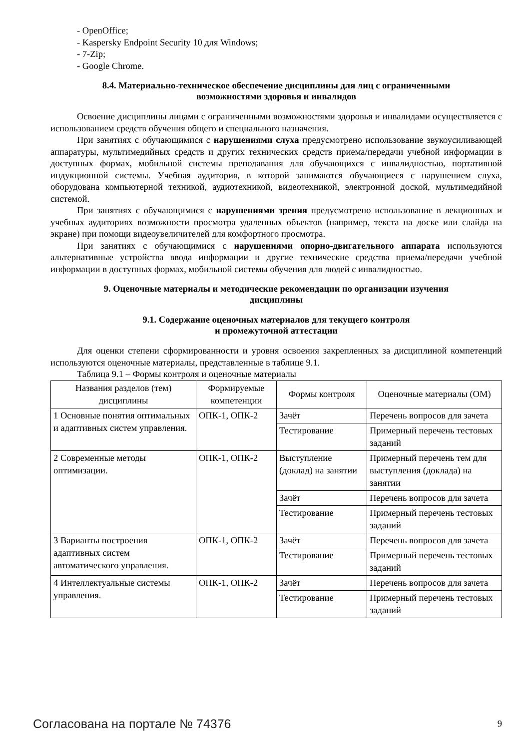- OpenOffice;
- Kaspersky Endpoint Security 10 для Windows;
- 7-Zip;
- Google Chrome.
8.4. Материально-техническое обеспечение дисциплины для лиц с ограниченными
возможностями здоровья и инвалидов
Освоение дисциплины лицами с ограниченными возможностями здоровья и инвалидами осуществляется с использованием средств обучения общего и специального назначения.
При занятиях с обучающимися с нарушениями слуха предусмотрено использование звукоусиливающей аппаратуры, мультимедийных средств и других технических средств приема/передачи учебной информации в доступных формах, мобильной системы преподавания для обучающихся с инвалидностью, портативной индукционной системы. Учебная аудитория, в которой занимаются обучающиеся с нарушением слуха, оборудована компьютерной техникой, аудиотехникой, видеотехникой, электронной доской, мультимедийной системой.
При занятиях с обучающимися с нарушениями зрения предусмотрено использование в лекционных и учебных аудиториях возможности просмотра удаленных объектов (например, текста на доске или слайда на экране) при помощи видеоувеличителей для комфортного просмотра.
При занятиях с обучающимися с нарушениями опорно-двигательного аппарата используются альтернативные устройства ввода информации и другие технические средства приема/передачи учебной информации в доступных формах, мобильной системы обучения для людей с инвалидностью.
9. Оценочные материалы и методические рекомендации по организации изучения
дисциплины
9.1. Содержание оценочных материалов для текущего контроля
и промежуточной аттестации
Для оценки степени сформированности и уровня освоения закрепленных за дисциплиной компетенций используются оценочные материалы, представленные в таблице 9.1.
Таблица 9.1 – Формы контроля и оценочные материалы
| Названия разделов (тем) дисциплины | Формируемые компетенции | Формы контроля | Оценочные материалы (ОМ) |
| --- | --- | --- | --- |
| 1 Основные понятия оптимальных и адаптивных систем управления. | ОПК-1, ОПК-2 | Зачёт | Перечень вопросов для зачета |
| | | Тестирование | Примерный перечень тестовых заданий |
| 2 Современные методы оптимизации. | ОПК-1, ОПК-2 | Выступление (доклад) на занятии | Примерный перечень тем для выступления (доклада) на занятии |
| | | Зачёт | Перечень вопросов для зачета |
| | | Тестирование | Примерный перечень тестовых заданий |
| 3 Варианты построения адаптивных систем автоматического управления. | ОПК-1, ОПК-2 | Зачёт | Перечень вопросов для зачета |
| | | Тестирование | Примерный перечень тестовых заданий |
| 4 Интеллектуальные системы управления. | ОПК-1, ОПК-2 | Зачёт | Перечень вопросов для зачета |
| | | Тестирование | Примерный перечень тестовых заданий |
Согласована на портале № 74376 9